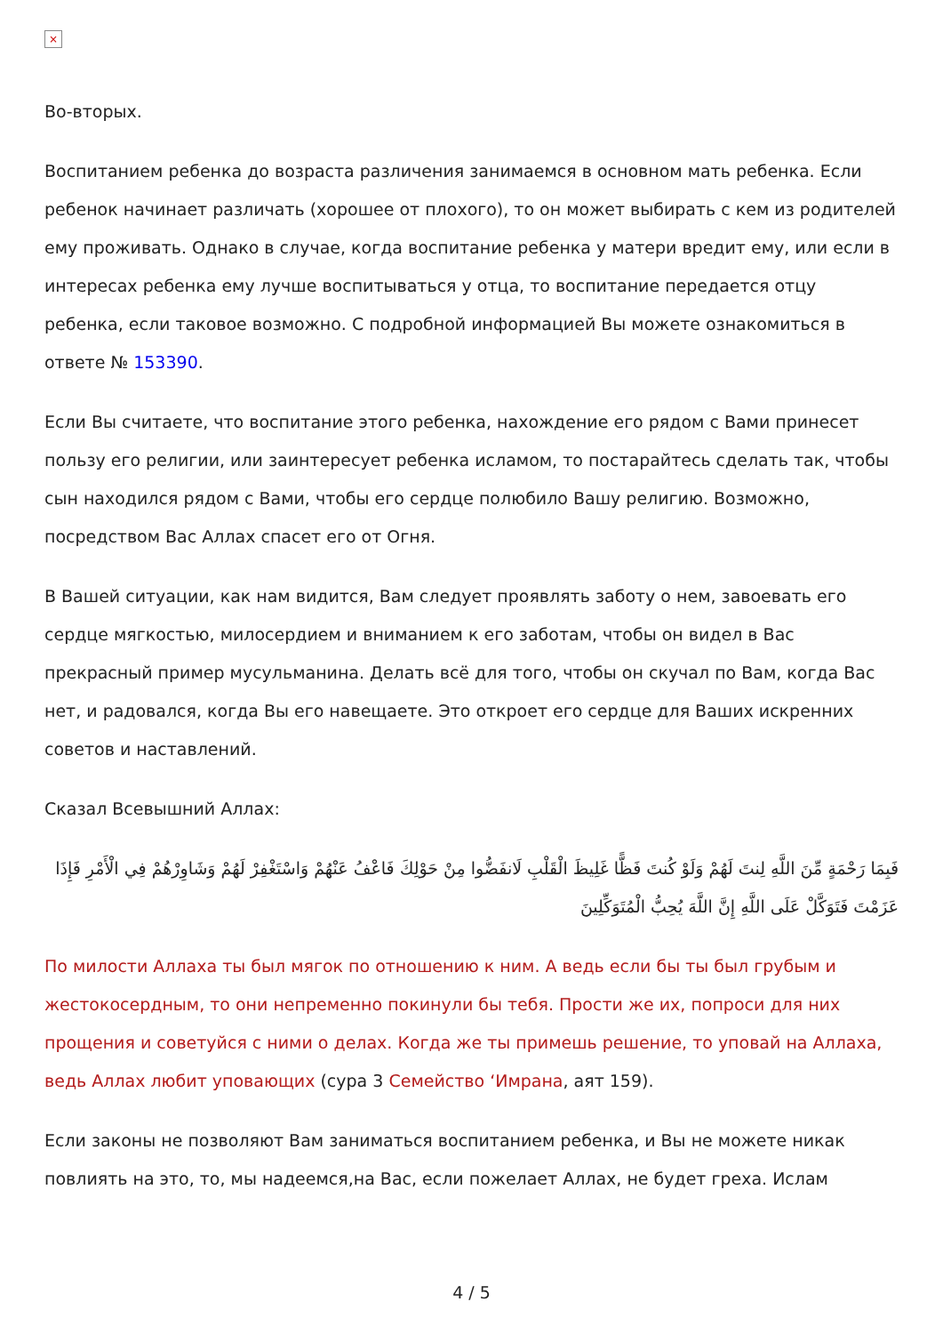×
Во-вторых.
Воспитанием ребенка до возраста различения занимаемся в основном мать ребенка. Если ребенок начинает различать (хорошее от плохого), то он может выбирать с кем из родителей ему проживать. Однако в случае, когда воспитание ребенка у матери вредит ему, или если в интересах ребенка ему лучше воспитываться у отца, то воспитание передается отцу ребенка, если таковое возможно. С подробной информацией Вы можете ознакомиться в ответе № 153390.
Если Вы считаете, что воспитание этого ребенка, нахождение его рядом с Вами принесет пользу его религии, или заинтересует ребенка исламом, то постарайтесь сделать так, чтобы сын находился рядом с Вами, чтобы его сердце полюбило Вашу религию. Возможно, посредством Вас Аллах спасет его от Огня.
В Вашей ситуации, как нам видится, Вам следует проявлять заботу о нем, завоевать его сердце мягкостью, милосердием и вниманием к его заботам, чтобы он видел в Вас прекрасный пример мусульманина. Делать всё для того, чтобы он скучал по Вам, когда Вас нет, и радовался, когда Вы его навещаете. Это откроет его сердце для Ваших искренних советов и наставлений.
Сказал Всевышний Аллах:
فَبِمَا رَحْمَةٍ مِّنَ اللَّهِ لِنتَ لَهُمْ وَلَوْ كُنتَ فَظًّا غَلِيظَ الْقَلْبِ لَانفَضُّوا مِنْ حَوْلِكَ فَاعْفُ عَنْهُمْ وَاسْتَغْفِرْ لَهُمْ وَشَاوِرْهُمْ فِي الْأَمْرِ فَإِذَا عَزَمْتَ فَتَوَكَّلْ عَلَى اللَّهِ إِنَّ اللَّهَ يُحِبُّ الْمُتَوَكِّلِينَ
По милости Аллаха ты был мягок по отношению к ним. А ведь если бы ты был грубым и жестокосердным, то они непременно покинули бы тебя. Прости же их, попроси для них прощения и советуйся с ними о делах. Когда же ты примешь решение, то уповай на Аллаха, ведь Аллах любит уповающих (сура 3 Семейство ‘Имрана, аят 159).
Если законы не позволяют Вам заниматься воспитанием ребенка, и Вы не можете никак повлиять на это, то, мы надеемся,на Вас, если пожелает Аллах, не будет греха. Ислам
4 / 5